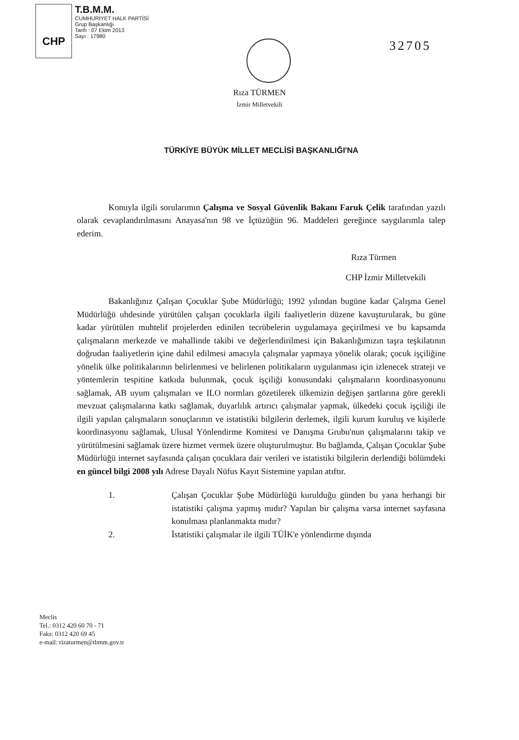CHP
T.B.M.M.
CUMHURİYET HALK PARTİSİ
Grup Başkanlığı
Tarih : 07 Ekim 2013
Sayı : 17980
32705
Rıza TÜRMEN
İzmir Milletvekili
TÜRKİYE BÜYÜK MİLLET MECLİSİ BAŞKANLIĞI'NA
Konuyla ilgili sorularımın Çalışma ve Sosyal Güvenlik Bakanı Faruk Çelik tarafından yazılı olarak cevaplandırılmasını Anayasa'nın 98 ve İçtüzüğün 96. Maddeleri gereğince saygılarımla talep ederim.
Rıza Türmen
CHP İzmir Milletvekili
Bakanlığınız Çalışan Çocuklar Şube Müdürlüğü; 1992 yılından bugüne kadar Çalışma Genel Müdürlüğü uhdesinde yürütülen çalışan çocuklarla ilgili faaliyetlerin düzene kavuşturularak, bu güne kadar yürütülen muhtelif projelerden edinilen tecrübelerin uygulamaya geçirilmesi ve bu kapsamda çalışmaların merkezde ve mahallinde takibi ve değerlendirilmesi için Bakanlığımızın taşra teşkilatının doğrudan faaliyetlerin içine dahil edilmesi amacıyla çalışmalar yapmaya yönelik olarak; çocuk işçiliğine yönelik ülke politikalarının belirlenmesi ve belirlenen politikaların uygulanması için izlenecek strateji ve yöntemlerin tespitine katkıda bulunmak, çocuk işçiliği konusundaki çalışmaların koordinasyonunu sağlamak, AB uyum çalışmaları ve ILO normları gözetilerek ülkemizin değişen şartlarına göre gerekli mevzuat çalışmalarına katkı sağlamak, duyarlılık artırıcı çalışmalar yapmak, ülkedeki çocuk işçiliği ile ilgili yapılan çalışmaların sonuçlarının ve istatistiki bilgilerin derlemek, ilgili kurum kuruluş ve kişilerle koordinasyonu sağlamak, Ulusal Yönlendirme Komitesi ve Danışma Grubu'nun çalışmalarını takip ve yürütülmesini sağlamak üzere hizmet vermek üzere oluşturulmuştur. Bu bağlamda, Çalışan Çocuklar Şube Müdürlüğü internet sayfasında çalışan çocuklara dair verileri ve istatistiki bilgilerin derlendiği bölümdeki en güncel bilgi 2008 yılı Adrese Dayalı Nüfus Kayıt Sistemine yapılan atıftır.
1. Çalışan Çocuklar Şube Müdürlüğü kurulduğu günden bu yana herhangi bir istatistiki çalışma yapmış mıdır? Yapılan bir çalışma varsa internet sayfasına konulması planlanmakta mıdır?
2. İstatistiki çalışmalar ile ilgili TÜİK'e yönlendirme dışında
Meclis
Tel.: 0312 420 60 70 - 71
Faks: 0312 420 69 45
e-mail: rizaturmen@tbmm.gov.tr